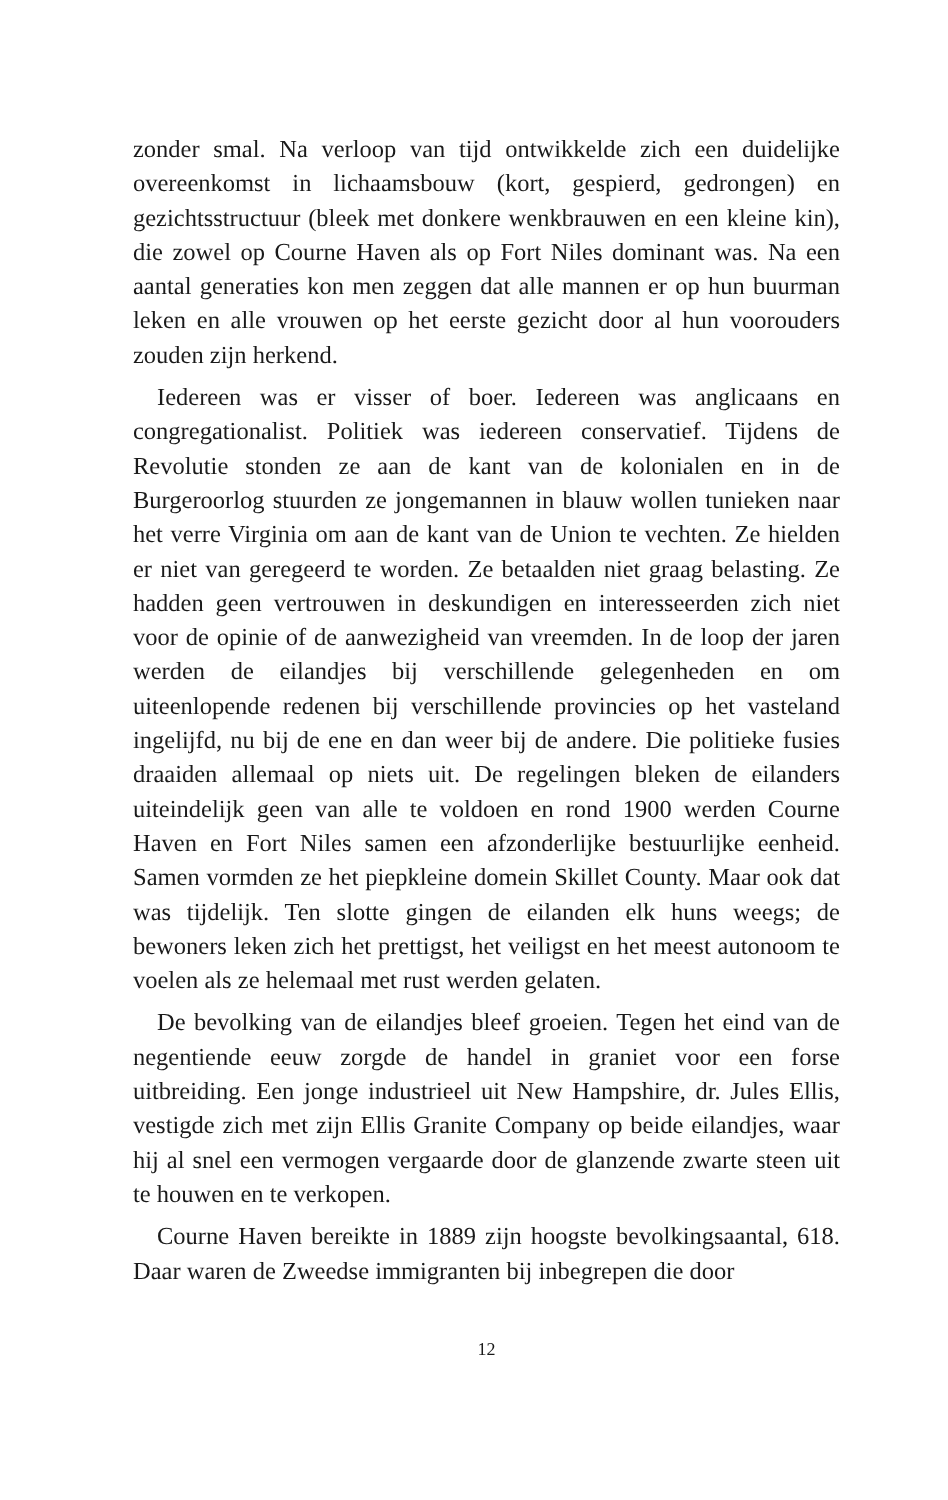zonder smal. Na verloop van tijd ontwikkelde zich een duidelijke overeenkomst in lichaamsbouw (kort, gespierd, gedrongen) en gezichtsstructuur (bleek met donkere wenkbrauwen en een kleine kin), die zowel op Courne Haven als op Fort Niles dominant was. Na een aantal generaties kon men zeggen dat alle mannen er op hun buurman leken en alle vrouwen op het eerste gezicht door al hun voorouders zouden zijn herkend.
Iedereen was er visser of boer. Iedereen was anglicaans en congregationalist. Politiek was iedereen conservatief. Tijdens de Revolutie stonden ze aan de kant van de kolonialen en in de Burgeroorlog stuurden ze jongemannen in blauw wollen tunieken naar het verre Virginia om aan de kant van de Union te vechten. Ze hielden er niet van geregeerd te worden. Ze betaalden niet graag belasting. Ze hadden geen vertrouwen in deskundigen en interesseerden zich niet voor de opinie of de aanwezigheid van vreemden. In de loop der jaren werden de eilandjes bij verschillende gelegenheden en om uiteenlopende redenen bij verschillende provincies op het vasteland ingelijfd, nu bij de ene en dan weer bij de andere. Die politieke fusies draaiden allemaal op niets uit. De regelingen bleken de eilanders uiteindelijk geen van alle te voldoen en rond 1900 werden Courne Haven en Fort Niles samen een afzonderlijke bestuurlijke eenheid. Samen vormden ze het piepkleine domein Skillet County. Maar ook dat was tijdelijk. Ten slotte gingen de eilanden elk huns weegs; de bewoners leken zich het prettigst, het veiligst en het meest autonoom te voelen als ze helemaal met rust werden gelaten.
De bevolking van de eilandjes bleef groeien. Tegen het eind van de negentiende eeuw zorgde de handel in graniet voor een forse uitbreiding. Een jonge industrieel uit New Hampshire, dr. Jules Ellis, vestigde zich met zijn Ellis Granite Company op beide eilandjes, waar hij al snel een vermogen vergaarde door de glanzende zwarte steen uit te houwen en te verkopen.
Courne Haven bereikte in 1889 zijn hoogste bevolkingsaantal, 618. Daar waren de Zweedse immigranten bij inbegrepen die door
12